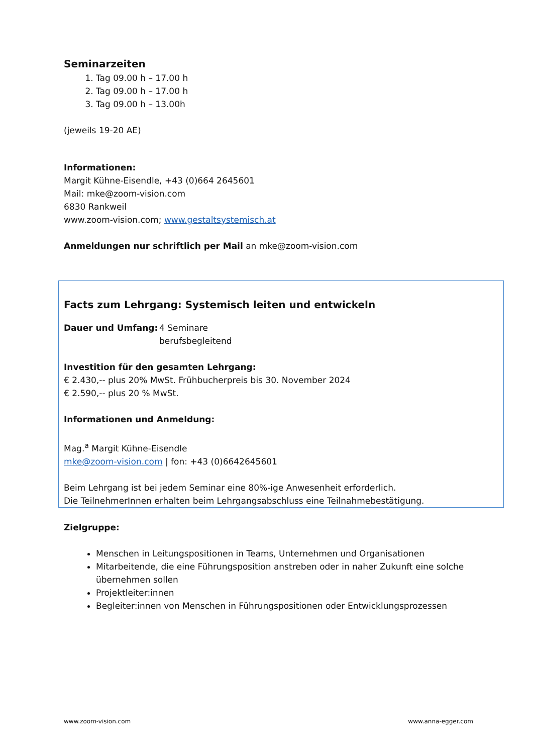Seminarzeiten
1. Tag 09.00 h – 17.00 h
2. Tag 09.00 h – 17.00 h
3. Tag 09.00 h – 13.00h
(jeweils 19-20 AE)
Informationen:
Margit Kühne-Eisendle, +43 (0)664 2645601
Mail: mke@zoom-vision.com
6830 Rankweil
www.zoom-vision.com; www.gestaltsystemisch.at
Anmeldungen nur schriftlich per Mail an mke@zoom-vision.com
Facts zum Lehrgang: Systemisch leiten und entwickeln
Dauer und Umfang: 4 Seminare
berufsbegleitend
Investition für den gesamten Lehrgang:
€ 2.430,-- plus 20% MwSt. Frühbucherpreis bis 30. November 2024
€ 2.590,-- plus 20 % MwSt.
Informationen und Anmeldung:
Mag.<sup>a</sup> Margit Kühne-Eisendle
mke@zoom-vision.com | fon: +43 (0)6642645601
Beim Lehrgang ist bei jedem Seminar eine 80%-ige Anwesenheit erforderlich.
Die TeilnehmerInnen erhalten beim Lehrgangsabschluss eine Teilnahmebestätigung.
Zielgruppe:
Menschen in Leitungspositionen in Teams, Unternehmen und Organisationen
Mitarbeitende, die eine Führungsposition anstreben oder in naher Zukunft eine solche übernehmen sollen
Projektleiter:innen
Begleiter:innen von Menschen in Führungspositionen oder Entwicklungsprozessen
www.zoom-vision.com www.anna-egger.com